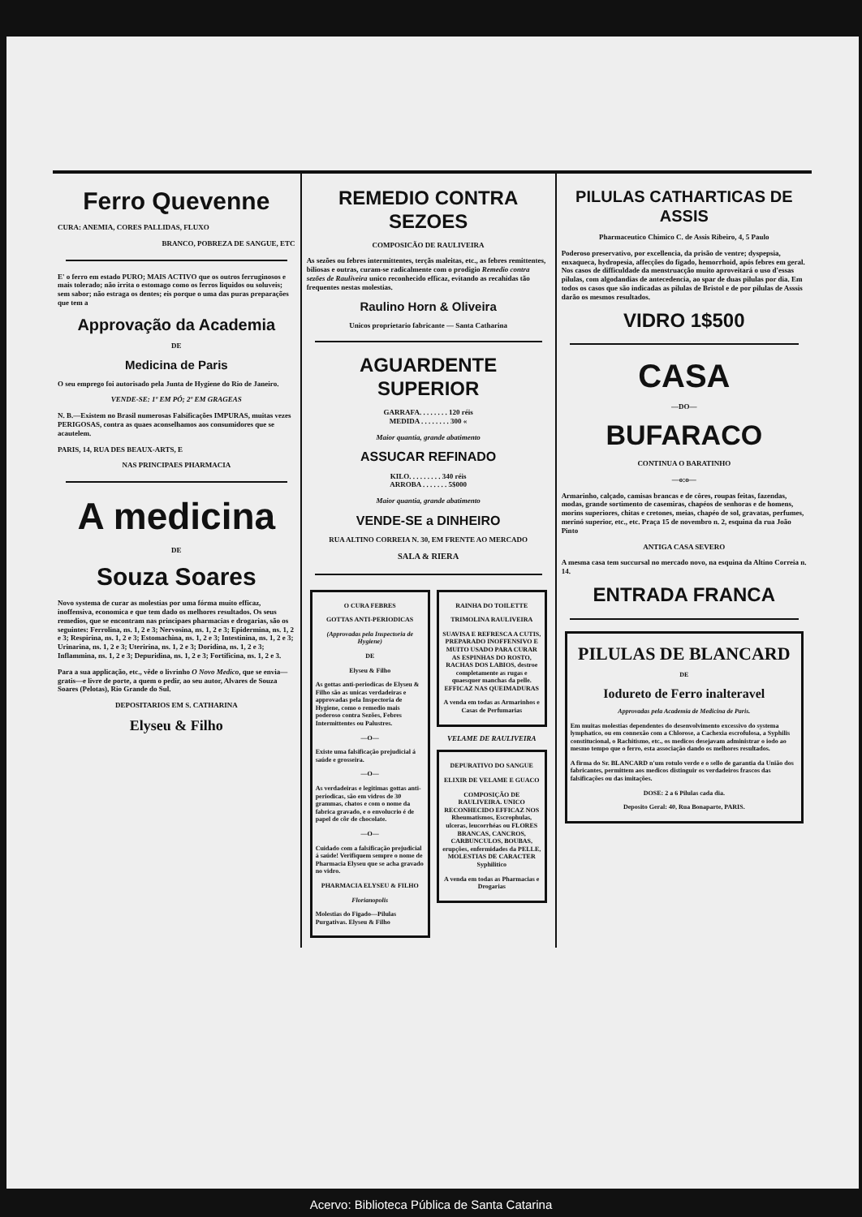Ferro Quevenne
CURA: ANEMIA, CORES PALLIDAS, FLUXO
BRANCO, POBREZA DE SANGUE, ETC
E' o ferro em estado PURO; MAIS ACTIVO que os outros ferruginosos e mais tolerado; não irrita o estomago como os ferros liquidos ou soluveis; sem sabor; não estraga os dentes; eis porque o uma das puras preparações que tem a
Approvação da Academia
DE
Medicina de Paris
O seu emprego foi autorisado pela Junta de Hygiene do Rio de Janeiro.
VENDE-SE: 1º EM PÓ; 2º EM GRAGEAS
N. B.—Existem no Brasil numerosas Falsificações IMPURAS, muitas vezes PERIGOSAS, contra as quaes aconselhamos aos consumidores que se acautelem.
PARIS, 14, RUA DES BEAUX-ARTS, E
NAS PRINCIPAES PHARMACIA
A medicina
DE
Souza Soares
Novo systema de curar as molestias por uma fórma muito efficaz, inoffensiva, economica e que tem dado os melhores resultados. Os seus remedios, que se encontram nas principaes pharmacias e drogarias, são os seguintes: Ferrolina, ns. 1, 2 e 3; Nervosina, ns. 1, 2 e 3; Epidermina, ns. 1, 2 e 3; Respirina, ns. 1, 2 e 3; Estomachina, ns. 1, 2 e 3; Intestinina, ns. 1, 2 e 3; Urinarina, ns. 1, 2 e 3; Uteririna, ns. 1, 2 e 3; Doridina, ns. 1, 2 e 3; Inflammina, ns. 1, 2 e 3; Depuridina, ns. 1, 2 e 3; Fortificina, ns. 1, 2 e 3.
Para a sua applicação, etc., vêde o livrinho O Novo Medico, que se envia—gratis—e livre de porte, a quem o pedir, ao seu autor, Alvares de Souza Soares (Pelotas), Rio Grande do Sul.
DEPOSITARIOS EM S. CATHARINA
Elyseu & Filho
REMEDIO CONTRA SEZOES
COMPOSICÃO DE RAULIVEIRA
As sezões ou febres intermittentes, terçãs maleitas, etc., as febres remittentes, biliosas e outras, curam-se radicalmente com o prodigio Remedio contra sezões de Rauliveira unico reconhecido efficaz, evitando as recahidas tão frequentes nestas molestias.
Raulino Horn & Oliveira
Unicos proprietario fabricante — Santa Catharina
AGUARDENTE SUPERIOR
GARRAFA. . . . . . . . 120 réis
MEDIDA . . . . . . . . 300 «
Maior quantia, grande abatimento
ASSUCAR REFINADO
KILO. . . . . . . . . 340 réis
ARROBA . . . . . . . 5$000
Maior quantia, grande abatimento
VENDE-SE a DINHEIRO
RUA ALTINO CORREIA N. 30, EM FRENTE AO MERCADO
SALA & RIERA
O CURA FEBRES
GOTTAS ANTI-PERIODICAS
(Approvadas pela Inspectoria de Hygiene)
DE
Elyseu & Filho
As gottas anti-periodicas de Elyseu & Filho são as unicas verdadeiras e approvadas pela Inspectoria de Hygiene, como o remedio mais poderoso contra Sezões, Febres Intermittentes ou Palustres.
—O—
Existe uma falsificação prejudicial á saúde e grosseira.
—O—
As verdadeiras e legitimas gottas anti-periodicas, são em vidros de 30 grammas, chatos e com o nome da fabrica gravado, e o envolucrio é de papel de côr de chocolate.
—O—
Cuidado com a falsificação prejudicial á saúde! Verifiquem sempre o nome de Pharmacia Elyseu que se acha gravado no vidro.
PHARMACIA ELYSEU & FILHO
Florianopolis
Molestias do Figado—Pilulas Purgativas. Elyseu & Filho
RAINHA DO TOILETTE
TRIMOLINA RAULIVEIRA
SUAVISA E REFRESCA A CUTIS, PREPARADO INOFFENSIVO E MUITO USADO PARA CURAR AS ESPINHAS DO ROSTO, RACHAS DOS LABIOS, destroe completamente as rugas e quaesquer manchas da pelle. EFFICAZ NAS QUEIMADURAS
A venda em todas as Armarinhos e Casas de Perfumarias
VELAME DE RAULIVEIRA
DEPURATIVO DO SANGUE
ELIXIR DE VELAME E GUACO
COMPOSIÇÃO DE RAULIVEIRA. UNICO RECONHECIDO EFFICAZ NOS Rheumatismos, Escrophulas, ulceras, leucorrhéas ou FLORES BRANCAS, CANCROS, CARBUNCULOS, BOUBAS, erupções, enfermidades da PELLE, MOLESTIAS DE CARACTER Syphilitico
A venda em todas as Pharmacias e Drogarias
PILULAS CATHARTICAS DE ASSIS
Pharmaceutico Chimico C. de Assis Ribeiro, 4, 5 Paulo
Poderoso preservativo, por excellencia, da prisão de ventre; dyspepsia, enxaqueca, hydropesia, affecções do figado, hemorrhoid, após febres em geral. Nos casos de difficuldade da menstruacção muito aproveitará o uso d'essas pilulas, com algodandias de antecedencia, ao spar de duas pilulas por dia. Em todos os casos que são indicadas as pilulas de Bristol e de por pilulas de Asssis darão os mesmos resultados.
VIDRO 1$500
CASA
—DO—
BUFARACO
CONTINUA O BARATINHO
—o:o—
Armarinho, calçado, camisas brancas e de côres, roupas feitas, fazendas, modas, grande sortimento de casemiras, chapéos de senhoras e de homens, morins superiores, chitas e cretones, meias, chapéo de sol, gravatas, perfumes, merinó superior, etc., etc. Praça 15 de novembro n. 2, esquina da rua João Pinto
ANTIGA CASA SEVERO
A mesma casa tem succursal no mercado novo, na esquina da Altino Correia n. 14.
ENTRADA FRANCA
PILULAS DE BLANCARD
DE
Iodureto de Ferro inalteravel
Approvadas pela Academia de Medicina de Paris.
Em muitas molestias dependentes do desenvolvimento excessivo do systema lymphatico, ou em connexão com a Chlorose, a Cachexia escrofulosa, a Syphilis constitucional, o Rachitismo, etc., os medicos desejavam administrar o iodo ao mesmo tempo que o ferro, esta associação dando os melhores resultados.
A firma do Sr. BLANCARD n'um rotulo verde e o sello de garantia da União dos fabricantes, permittem aos medicos distinguir os verdadeiros frascos das falsificações ou das imitações.
DOSE: 2 a 6 Pilulas cada dia.
Deposito Geral: 40, Rua Bonaparte, PARIS.
Acervo: Biblioteca Pública de Santa Catarina